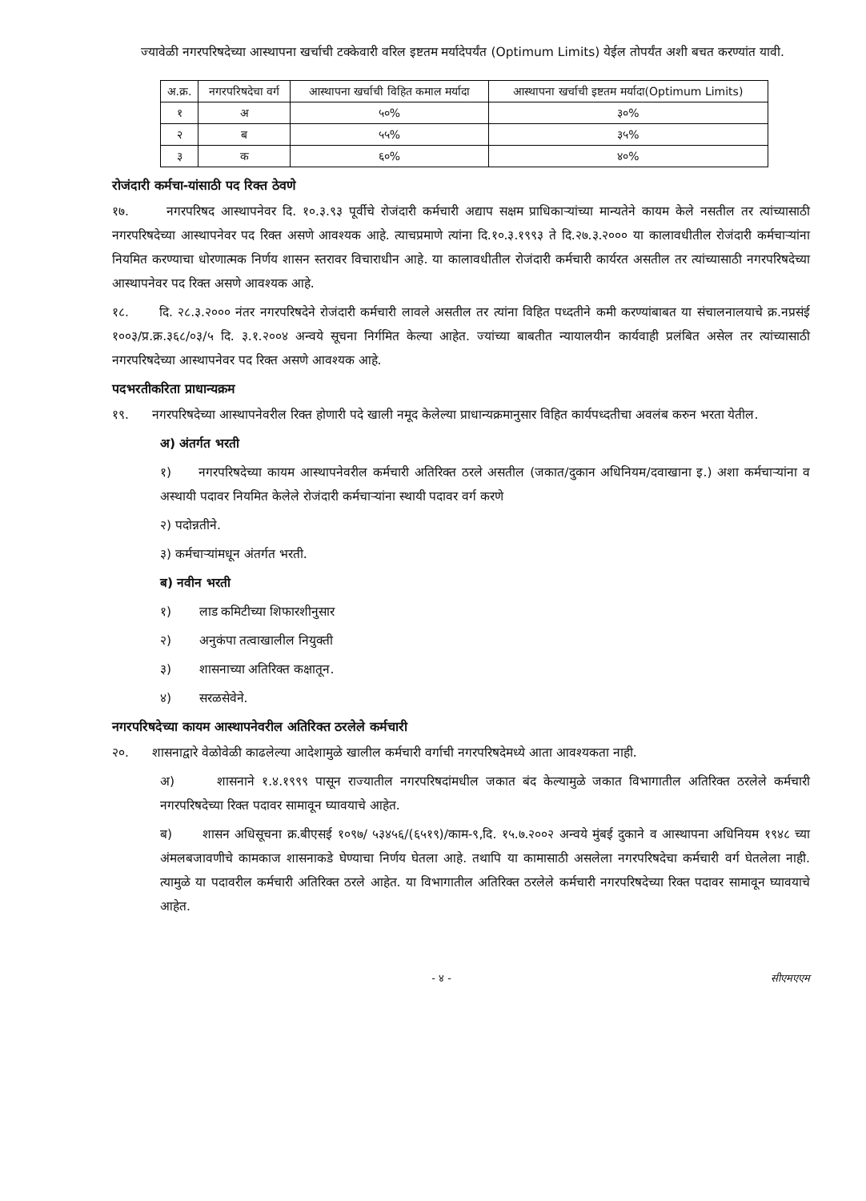ज्यावेळी नगरपरिषदेच्या आस्थापना खर्चाची टक्केवारी वरिल इष्टतम मर्यादेपर्यंत (Optimum Limits) येईल तोपर्यंत अशी बचत करण्यांत यावी.
| अ.क्र. | नगरपरिषदेचा वर्ग | आस्थापना खर्चाची विहित कमाल मर्यादा | आस्थापना खर्चाची इष्टतम मर्यादा(Optimum Limits) |
| --- | --- | --- | --- |
| १ | अ | ५०% | ३०% |
| २ | ब | ५५% | ३५% |
| ३ | क | ६०% | ४०% |
रोजंदारी कर्मचा-यांसाठी पद रिक्त ठेवणे
१७. नगरपरिषद आस्थापनेवर दि. १०.३.९३ पूर्वीचे रोजंदारी कर्मचारी अद्याप सक्षम प्राधिकाऱ्यांच्या मान्यतेने कायम केले नसतील तर त्यांच्यासाठी नगरपरिषदेच्या आस्थापनेवर पद रिक्त असणे आवश्यक आहे. त्याचप्रमाणे त्यांना दि.१०.३.१९९३ ते दि.२७.३.२००० या कालावधीतील रोजंदारी कर्मचाऱ्यांना नियमित करण्याचा धोरणात्मक निर्णय शासन स्तरावर विचाराधीन आहे. या कालावधीतील रोजंदारी कर्मचारी कार्यरत असतील तर त्यांच्यासाठी नगरपरिषदेच्या आस्थापनेवर पद रिक्त असणे आवश्यक आहे.
१८. दि. २८.३.२००० नंतर नगरपरिषदेने रोजंदारी कर्मचारी लावले असतील तर त्यांना विहित पध्दतीने कमी करण्यांबाबत या संचालनालयाचे क्र.नप्रसंई १००३/प्र.क्र.३६८/०३/५ दि. ३.१.२००४ अन्वये सूचना निर्गमित केल्या आहेत. ज्यांच्या बाबतीत न्यायालयीन कार्यवाही प्रलंबित असेल तर त्यांच्यासाठी नगरपरिषदेच्या आस्थापनेवर पद रिक्त असणे आवश्यक आहे.
पदभरतीकरिता प्राधान्यक्रम
१९. नगरपरिषदेच्या आस्थापनेवरील रिक्त होणारी पदे खाली नमूद केलेल्या प्राधान्यक्रमानुसार विहित कार्यपध्दतीचा अवलंब करुन भरता येतील.
अ) अंतर्गत भरती
१) नगरपरिषदेच्या कायम आस्थापनेवरील कर्मचारी अतिरिक्त ठरले असतील (जकात/दुकान अधिनियम/दवाखाना इ.) अशा कर्मचाऱ्यांना व अस्थायी पदावर नियमित केलेले रोजंदारी कर्मचाऱ्यांना स्थायी पदावर वर्ग करणे
२) पदोन्नतीने.
३) कर्मचाऱ्यांमधून अंतर्गत भरती.
ब) नवीन भरती
१) लाड कमिटीच्या शिफारशीनुसार
२) अनुकंपा तत्वाखालील नियुक्ती
३) शासनाच्या अतिरिक्त कक्षातून.
४) सरळसेवेने.
नगरपरिषदेच्या कायम आस्थापनेवरील अतिरिक्त ठरलेले कर्मचारी
२०. शासनाद्वारे वेळोवेळी काढलेल्या आदेशामुळे खालील कर्मचारी वर्गाची नगरपरिषदेमध्ये आता आवश्यकता नाही.
अ) शासनाने १.४.१९९९ पासून राज्यातील नगरपरिषदांमधील जकात बंद केल्यामुळे जकात विभागातील अतिरिक्त ठरलेले कर्मचारी नगरपरिषदेच्या रिक्त पदावर सामावून घ्यावयाचे आहेत.
ब) शासन अधिसूचना क्र.बीएसई १०९७/ ५३४५६/(६५१९)/काम-९,दि. १५.७.२००२ अन्वये मुंबई दुकाने व आस्थापना अधिनियम १९४८ च्या अंमलबजावणीचे कामकाज शासनाकडे घेण्याचा निर्णय घेतला आहे. तथापि या कामासाठी असलेला नगरपरिषदेचा कर्मचारी वर्ग घेतलेला नाही. त्यामुळे या पदावरील कर्मचारी अतिरिक्त ठरले आहेत. या विभागातील अतिरिक्त ठरलेले कर्मचारी नगरपरिषदेच्या रिक्त पदावर सामावून घ्यावयाचे आहेत.
- ४ - सीएमएएम